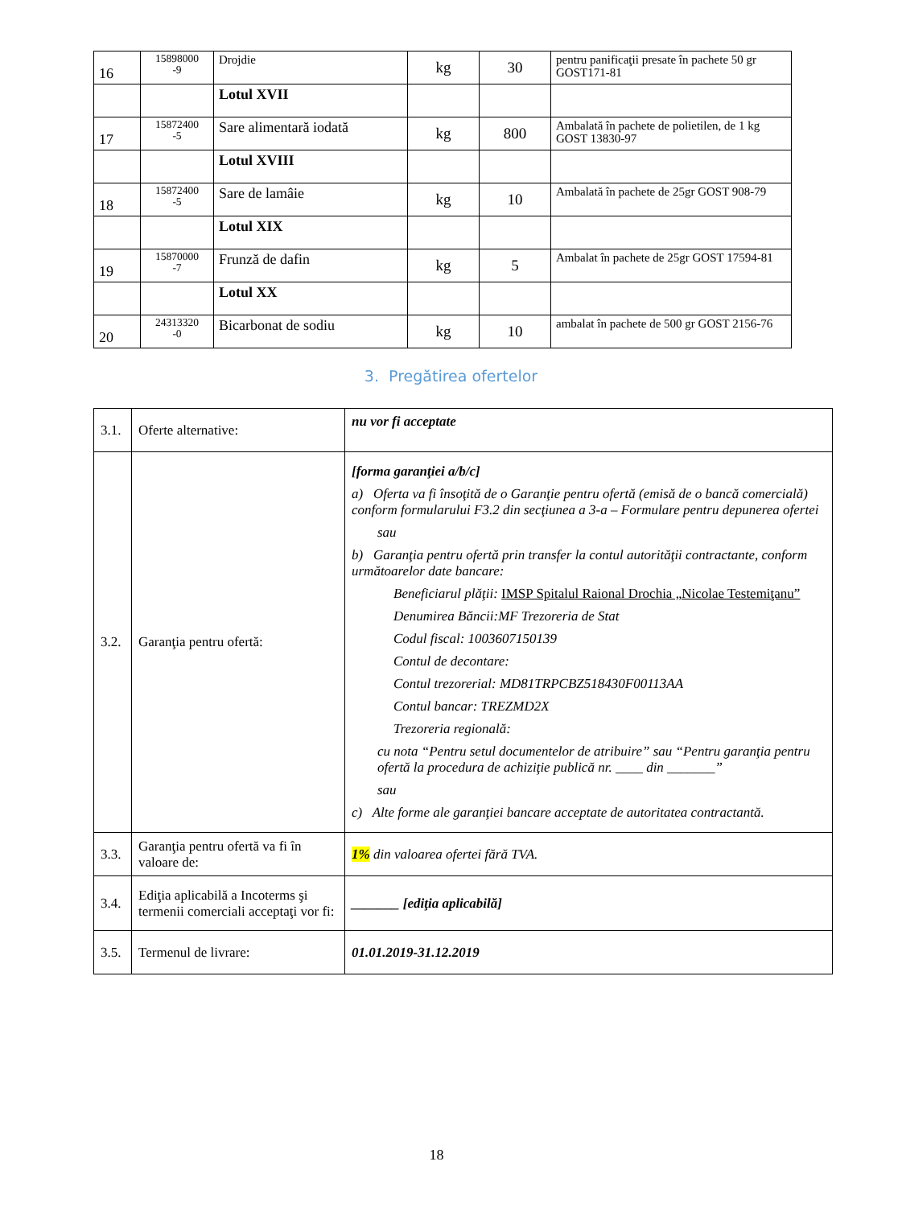| 16 | 15898000 -9 | Drojdie | kg | 30 | pentru panificaţii presate în pachete 50 gr GOST171-81 |
| | | Lotul XVII | | | |
| 17 | 15872400 -5 | Sare alimentară iodată | kg | 800 | Ambalată în pachete de polietilen, de 1 kg GOST 13830-97 |
| | | Lotul XVIII | | | |
| 18 | 15872400 -5 | Sare de lamâie | kg | 10 | Ambalată în pachete de 25gr GOST 908-79 |
| | | Lotul XIX | | | |
| 19 | 15870000 -7 | Frunză de dafin | kg | 5 | Ambalat în pachete de 25gr GOST 17594-81 |
| | | Lotul XX | | | |
| 20 | 24313320 -0 | Bicarbonat de sodiu | kg | 10 | ambalat în pachete de 500 gr GOST 2156-76 |
3. Pregătirea ofertelor
| 3.1. | Oferte alternative: | nu vor fi acceptate |
| 3.2. | Garanţia pentru ofertă: | [forma garanţiei a/b/c] a) Oferta va fi însoţită de o Garanţie pentru ofertă (emisă de o bancă comercială) conform formularului F3.2 din secţiunea a 3-a – Formulare pentru depunerea ofertei sau b) Garanţia pentru ofertă prin transfer la contul autorităţii contractante, conform următoarelor date bancare: Beneficiarul plăţii: IMSP Spitalul Raional Drochia „Nicolae Testemiţanu” Denumirea Băncii:MF Trezoreria de Stat Codul fiscal: 1003607150139 Contul de decontare: Contul trezorerial: MD81TRPCBZ518430F00113AA Contul bancar: TREZMD2X Trezoreria regională: cu nota “Pentru setul documentelor de atribuire” sau “Pentru garanţia pentru ofertă la procedura de achiziţie publică nr. ____ din _______” sau c) Alte forme ale garanţiei bancare acceptate de autoritatea contractantă. |
| 3.3. | Garanţia pentru ofertă va fi în valoare de: | 1% din valoarea ofertei fără TVA. |
| 3.4. | Ediţia aplicabilă a Incoterms şi termenii comerciali acceptaţi vor fi: | _______ [ediţia aplicabilă] |
| 3.5. | Termenul de livrare: | 01.01.2019-31.12.2019 |
18